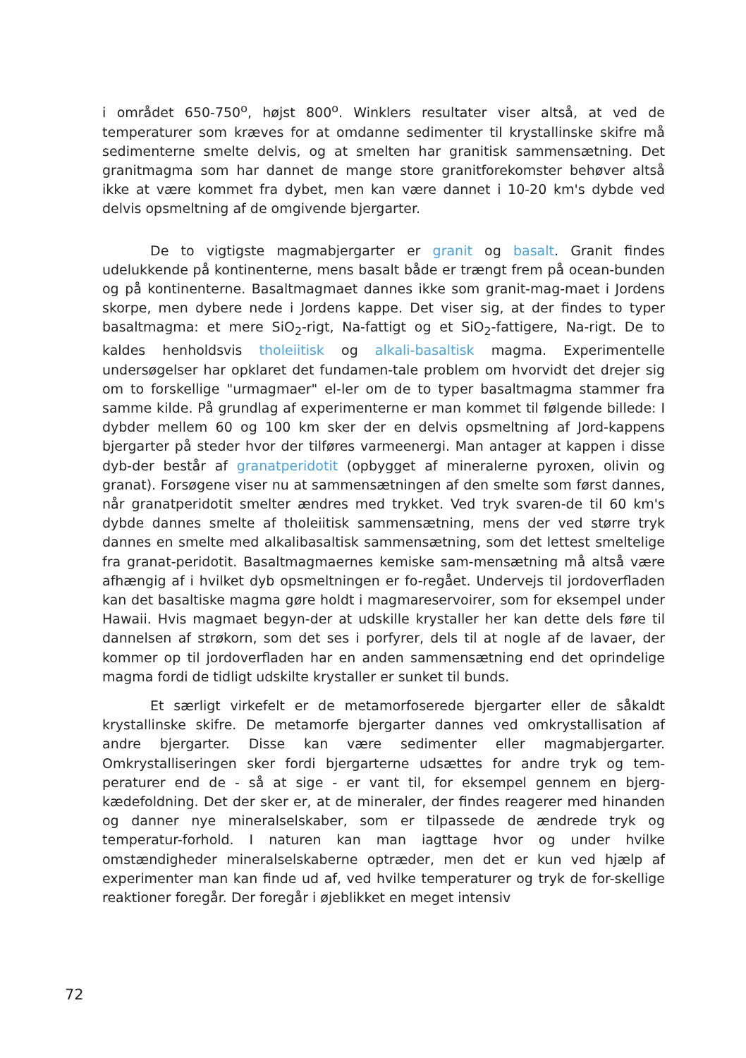i området 650-750<sup>o</sup>, højst 800<sup>o</sup>. Winklers resultater viser altså, at ved de temperaturer som kræves for at omdanne sedimenter til krystallinske skifre må sedimenterne smelte delvis, og at smelten har granitisk sammensætning. Det granitmagma som har dannet de mange store granitforekomster behøver altså ikke at være kommet fra dybet, men kan være dannet i 10-20 km's dybde ved delvis opsmeltning af de omgivende bjergarter.
De to vigtigste magmabjergarter er granit og basalt. Granit findes udelukkende på kontinenterne, mens basalt både er trængt frem på ocean-bunden og på kontinenterne. Basaltmagmaet dannes ikke som granit-mag-maet i Jordens skorpe, men dybere nede i Jordens kappe. Det viser sig, at der findes to typer basaltmagma: et mere SiO<sub>2</sub>-rigt, Na-fattigt og et SiO<sub>2</sub>-fattigere, Na-rigt. De to kaldes henholdsvis tholeiitisk og alkali-basaltisk magma. Experimentelle undersøgelser har opklaret det fundamen-tale problem om hvorvidt det drejer sig om to forskellige "urmagmaer" el-ler om de to typer basaltmagma stammer fra samme kilde. På grundlag af experimenterne er man kommet til følgende billede: I dybder mellem 60 og 100 km sker der en delvis opsmeltning af Jord-kappens bjergarter på steder hvor der tilføres varmeenergi. Man antager at kappen i disse dyb-der består af granatperidotit (opbygget af mineralerne pyroxen, olivin og granat). Forsøgene viser nu at sammensætningen af den smelte som først dannes, når granatperidotit smelter ændres med trykket. Ved tryk svaren-de til 60 km's dybde dannes smelte af tholeiitisk sammensætning, mens der ved større tryk dannes en smelte med alkalibasaltisk sammensætning, som det lettest smeltelige fra granat-peridotit. Basaltmagmaernes kemiske sam-mensætning må altså være afhængig af i hvilket dyb opsmeltningen er fo-regået. Undervejs til jordoverfladen kan det basaltiske magma gøre holdt i magmareservoirer, som for eksempel under Hawaii. Hvis magmaet begyn-der at udskille krystaller her kan dette dels føre til dannelsen af strøkorn, som det ses i porfyrer, dels til at nogle af de lavaer, der kommer op til jordoverfladen har en anden sammensætning end det oprindelige magma fordi de tidligt udskilte krystaller er sunket til bunds.
Et særligt virkefelt er de metamorfoserede bjergarter eller de såkaldt krystallinske skifre. De metamorfe bjergarter dannes ved omkrystallisation af andre bjergarter. Disse kan være sedimenter eller magmabjergarter. Omkrystalliseringen sker fordi bjergarterne udsættes for andre tryk og tem-peraturer end de - så at sige - er vant til, for eksempel gennem en bjerg-kædefoldning. Det der sker er, at de mineraler, der findes reagerer med hinanden og danner nye mineralselskaber, som er tilpassede de ændrede tryk og temperatur-forhold. I naturen kan man iagttage hvor og under hvilke omstændigheder mineralselskaberne optræder, men det er kun ved hjælp af experimenter man kan finde ud af, ved hvilke temperaturer og tryk de for-skellige reaktioner foregår. Der foregår i øjeblikket en meget intensiv
72